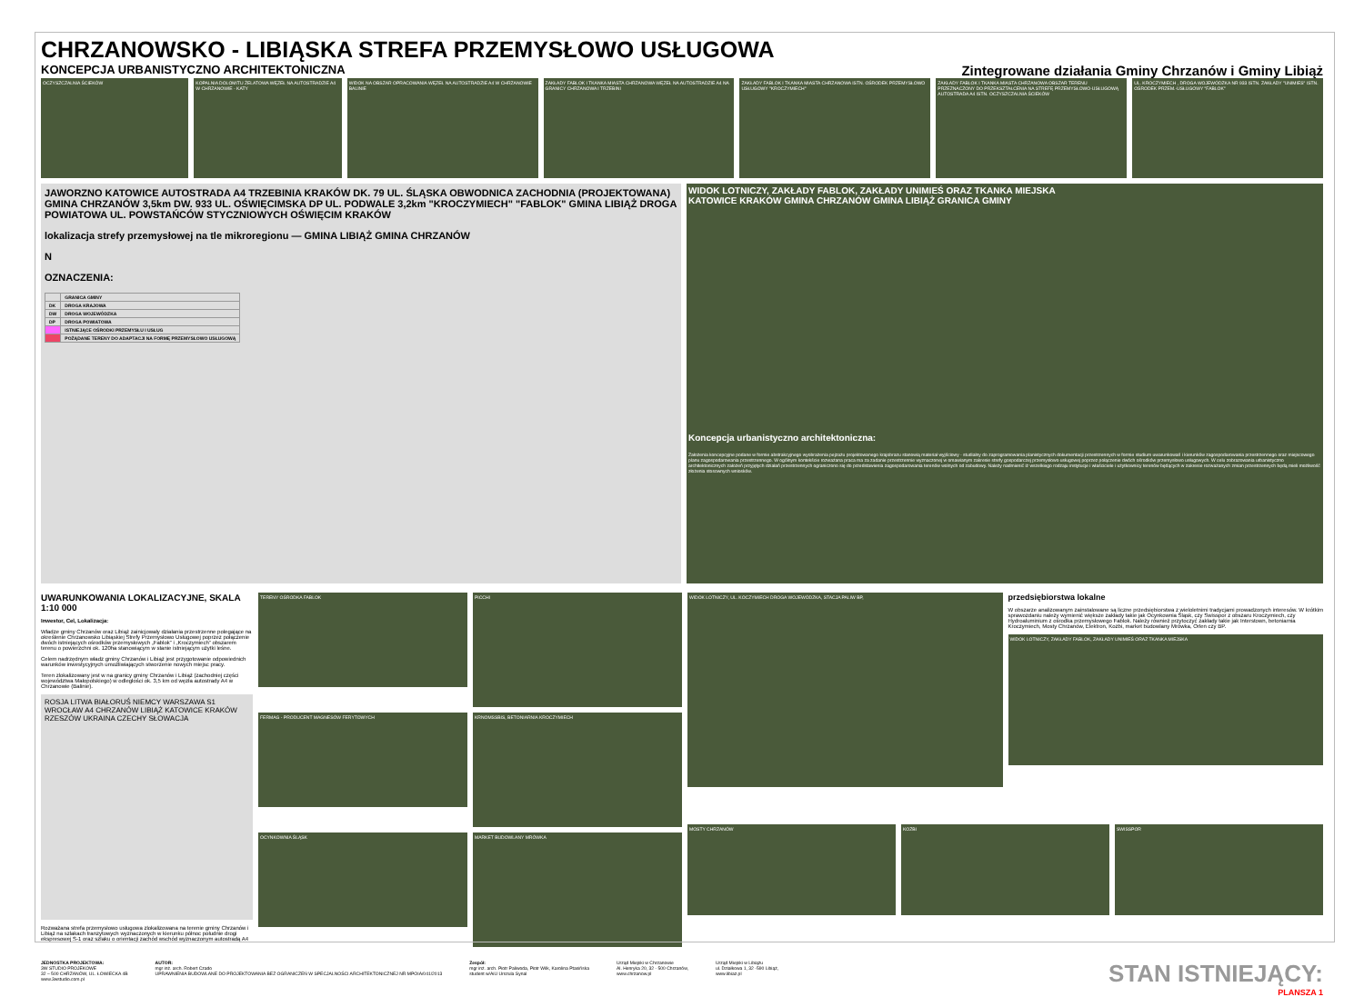CHRZANOWSKO - LIBIĄSKA STREFA PRZEMYSŁOWO USŁUGOWA
KONCEPCJA URBANISTYCZNO ARCHITEKTONICZNA Zintegrowane działania Gminy Chrzanów i Gminy Libiąż
OCZYSZCZALNIA ŚCIEKÓW KOPALNIA DOLOMITU ŻELATOWA WĘZEŁ NA AUTOSTRADZIE A4 W CHRZANOWIE - KATY
WIDOK NA OBSZAR OPRACOWANIA WĘZEŁ NA AUTOSTRADZIE A4 W CHRZANOWIE BALINIE
ZAKŁADY FABLOK I TKANKA MIASTA CHRZANOWA WĘZEŁ NA AUTOSTRADZIE A4 NA GRANICY CHRZANOWA I TRZEBINI
ZAKŁADY FABLOK I TKANKA MIASTA CHRZANOWA ISTN. OŚRODEK PRZEMYSŁOWO USŁUGOWY "KROCZYMIECH"
ZAKŁADY FABLOK I TKANKA MIASTA CHRZANOWA OBSZAR TERENU PRZEZNACZONY DO PRZEKSZTAŁCENIA NA STREFĘ PRZEMYSŁOWO-USŁUGOWĄ AUTOSTRADA A4 ISTN. OCZYSZCZALNIA ŚCIEKÓW
UL. KROCZYMIECH , DROGA WOJEWÓDZKA NR 933 ISTN. ZAKŁADY "UNIMIES" ISTN. OŚRODEK PRZEM.-USŁUGOWY "FABLOK"
JAWORZNO KATOWICE AUTOSTRADA A4 TRZEBINIA KRAKÓW DK. 79 UL. ŚLĄSKA OBWODNICA ZACHODNIA (PROJEKTOWANA) GMINA CHRZANÓW 3,5km DW. 933 UL. OŚWIĘCIMSKA DP UL. PODWALE 3,2km "KROCZYMIECH" "FABLOK" GMINA LIBIĄŻ DROGA POWIATOWA UL. POWSTAŃCÓW STYCZNIOWYCH OŚWIĘCIM KRAKÓW
lokalizacja strefy przemysłowej na tle mikroregionu — GMINA LIBIĄŻ GMINA CHRZANÓW
N
OZNACZENIA:
| | GRANICA GMINY |
| DK | DROGA KRAJOWA |
| DW | DROGA WOJEWÓDZKA |
| DP | DROGA POWIATOWA |
| | ISTNIEJĄCE OŚRODKI PRZEMYSŁU I USŁUG |
| | POŻĄDANE TERENY DO ADAPTACJI NA FORMĘ PRZEMYSŁOWO USŁUGOWĄ |
WIDOK LOTNICZY, ZAKŁADY FABLOK, ZAKŁADY UNIMIEŚ ORAZ TKANKA MIEJSKA
KATOWICE KRAKÓW GMINA CHRZANÓW GMINA LIBIĄŻ GRANICA GMINY
Koncepcja urbanistyczno architektoniczna:
Założenia koncepcyjne podane w formie abstrakcyjnego wyobrażenia pejzażu projektowanego krajobrazu stanowią materiał wyjściowy - studialny do zaprogramowania planistycznych dokumentacji przestrzennych w formie studium uwarunkowań i kierunków zagospodarowania przestrzennego oraz miejscowego planu zagospodarowania przestrzennego. W ogólnym kontekście rozważana praca ma za zadanie przestrzennie wyznaczonej w omawianym zakresie strefy gospodarczej przemysłowo usługowej poprzez połączenie dwóch ośrodków przemysłowo usługowych. W celu zobrazowania urbanistyczno architektonicznych założeń przyjętych działań przestrzennych ograniczono się do przedstawienia zagospodarowania terenów wolnych od zabudowy. Należy nadmienić iż wszelkiego rodzaju instytucje i właściciele i użytkownicy terenów będących w zakresie rozważanych zmian przestrzennych będą mieli możliwość złożenia stosownych wniosków.
UWARUNKOWANIA LOKALIZACYJNE, SKALA 1:10 000
Inwestor, Cel, Lokalizacja:
Władze gminy Chrzanów oraz Libiąż zainicjowały działania przestrzenne polegające na określenie Chrzanowsko Libiąskiej Strefy Przemysłowo Usługowej poprzez połączenie dwóch istniejących ośrodków przemysłowych „Fablok” i „Kroczymiech” obszarem terenu o powierzchni ok. 120ha stanowiącym w stanie istniejącym użytki leśne.
Celem nadrzędnym władz gminy Chrzanów i Libiąż jest przygotowanie odpowiednich warunków inwestycyjnych umożliwiających stworzenie nowych miejsc pracy.
Teren zlokalizowany jest w na granicy gminy Chrzanów i Libiąż (zachodniej części województwa Małopolskiego) w odległości ok. 3,5 km od węzła autostrady A4 w Chrzanowie (Balinie).
ROSJA LITWA BIAŁORUŚ NIEMCY WARSZAWA S1 WROCŁAW A4 CHRZANÓW LIBIĄŻ KATOWICE KRAKÓW RZESZÓW UKRAINA CZECHY SŁOWACJA
Rozważana strefa przemysłowo usługowa zlokalizowana na terenie gminy Chrzanów i Libiąż na szlakach tranzytowych wyznaczonych w kierunku północ południe drogi ekspresowej S-1 oraz szlaku o orientacji zachód wschód wyznaczonym autostradą A4
TERENY OŚRODKA FABLOK
PICCHI
FERMAG - PRODUCENT MAGNESÓW FERYTOWYCH
KRNOMSSBIS, BETONIARNIA KROCZYMIECH
OCYNKOWNIA ŚLĄSK
MARKET BUDOWLANY MRÓWKA
WIDOK LOTNICZY, UL. KOCZYMIECH DROGA WOJEWÓDZKA, STACJA PALIW BP,
przedsiębiorstwa lokalne
W obszarze analizowanym zainstalowane są liczne przedsiębiorstwa z wieloletnimi tradycjami prowadzonych interesów. W krótkim sprawozdaniu należy wymienić większe zakłady takie jak Ocynkownia Śląsk, czy Swisspor z obszaru Kroczymiech, czy Hydroaluminium z ośrodka przemysłowego Fablok. Należy również przytoczyć zakłady takie jak Interstown, betoniarnia Kroczymiech, Mosty Chrzanów, Elektron, Kozbi, market budowlany Mrówka, Orlen czy BP.
WIDOK LOTNICZY, ZAKŁADY FABLOK, ZAKŁADY UNIMIEŚ ORAZ TKANKA MIEJSKA
MOSTY CHRZANÓW KOZBI SWISSPOR
JEDNOSTKA PROJEKTOWA:
3W STUDIO PROJEKOWE
32 – 500 CHRZANÓW, UL. ŁOWIECKA 4B
www.3wstudio.com.pl
AUTOR:
mgr inż. arch. Robert Czado
UPRAWNIENIA BUDOWLANE DO PROJEKTOWANIA BEZ OGRANICZEŃ W SPECJALNOŚCI ARCHITEKTONICZNEJ NR MPOIA/041/2013
Zespół:
mgr inż. arch. Piotr Paliwoda, Piotr Wilk, Karolina Ptasińska
student w/AiU Urszula Synal
Urząd Miejski w Chrzanowie
Al. Henryka 20, 32 - 500 Chrzanów,
www.chrzanow.pl
Urząd Miejski w Libiążu
ul. Działkowa 1, 32 -590 Libiąż,
www.libiaz.pl
STAN ISTNIEJĄCY:
PLANSZA 1